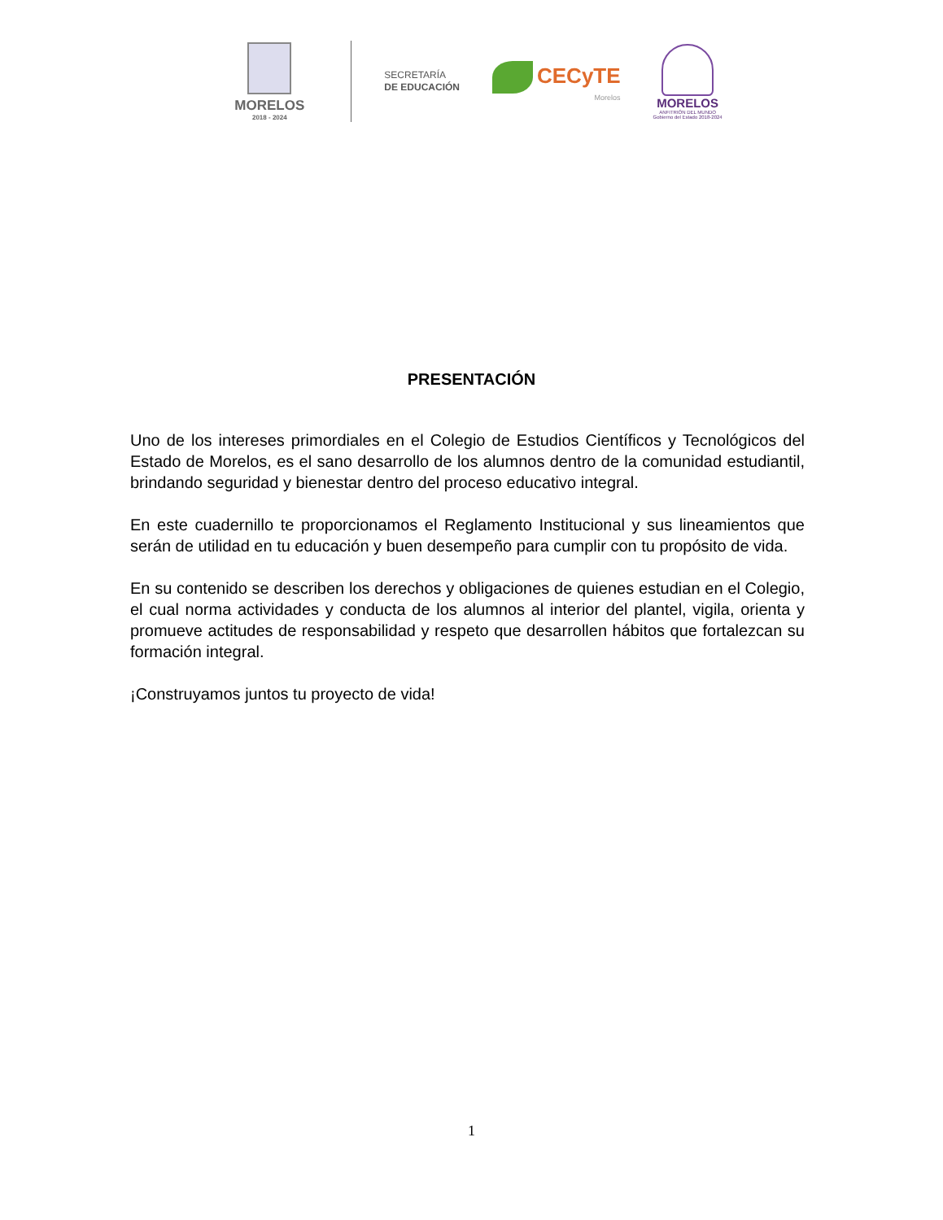MORELOS
2018 - 2024
SECRETARÍA
DE EDUCACIÓN
CECyTE
Morelos
MORELOS
ANFITRIÓN DEL MUNDO
Gobierno del Estado 2018-2024
PRESENTACIÓN
Uno de los intereses primordiales en el Colegio de Estudios Científicos y Tecnológicos del Estado de Morelos, es el sano desarrollo de los alumnos dentro de la comunidad estudiantil, brindando seguridad y bienestar dentro del proceso educativo integral.
En este cuadernillo te proporcionamos el Reglamento Institucional y sus lineamientos que serán de utilidad en tu educación y buen desempeño para cumplir con tu propósito de vida.
En su contenido se describen los derechos y obligaciones de quienes estudian en el Colegio, el cual norma actividades y conducta de los alumnos al interior del plantel, vigila, orienta y promueve actitudes de responsabilidad y respeto que desarrollen hábitos que fortalezcan su formación integral.
¡Construyamos juntos tu proyecto de vida!
1